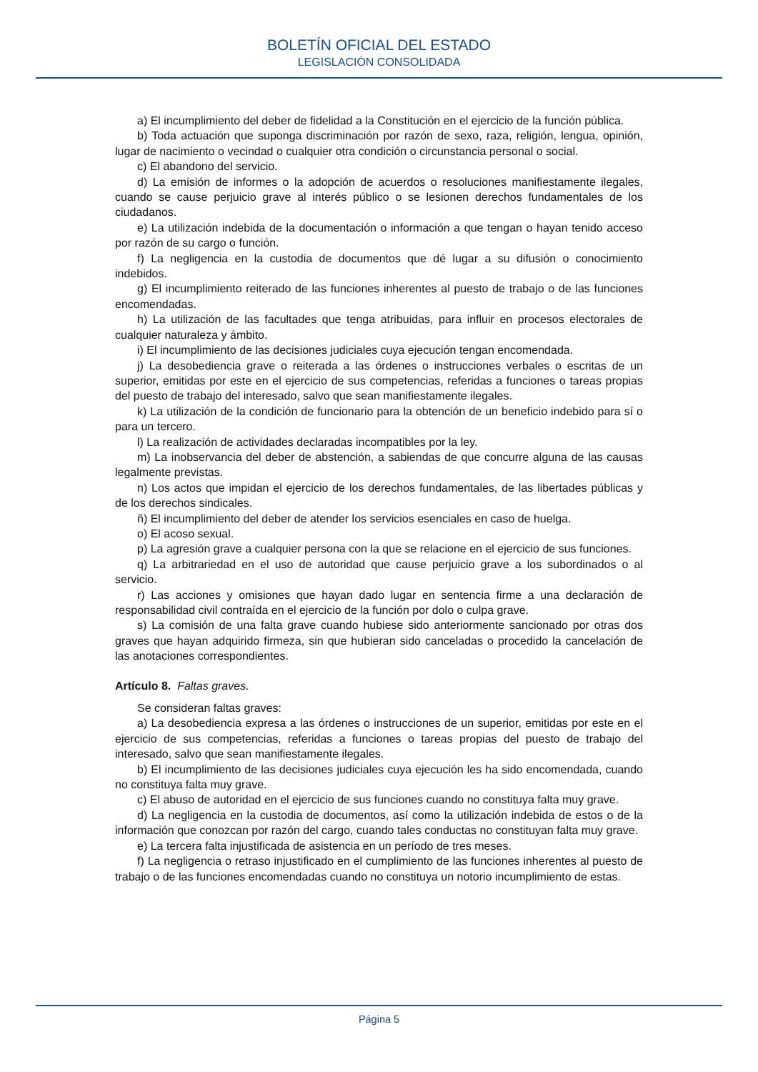BOLETÍN OFICIAL DEL ESTADO
LEGISLACIÓN CONSOLIDADA
a) El incumplimiento del deber de fidelidad a la Constitución en el ejercicio de la función pública.
b) Toda actuación que suponga discriminación por razón de sexo, raza, religión, lengua, opinión, lugar de nacimiento o vecindad o cualquier otra condición o circunstancia personal o social.
c) El abandono del servicio.
d) La emisión de informes o la adopción de acuerdos o resoluciones manifiestamente ilegales, cuando se cause perjuicio grave al interés público o se lesionen derechos fundamentales de los ciudadanos.
e) La utilización indebida de la documentación o información a que tengan o hayan tenido acceso por razón de su cargo o función.
f) La negligencia en la custodia de documentos que dé lugar a su difusión o conocimiento indebidos.
g) El incumplimiento reiterado de las funciones inherentes al puesto de trabajo o de las funciones encomendadas.
h) La utilización de las facultades que tenga atribuidas, para influir en procesos electorales de cualquier naturaleza y ámbito.
i) El incumplimiento de las decisiones judiciales cuya ejecución tengan encomendada.
j) La desobediencia grave o reiterada a las órdenes o instrucciones verbales o escritas de un superior, emitidas por este en el ejercicio de sus competencias, referidas a funciones o tareas propias del puesto de trabajo del interesado, salvo que sean manifiestamente ilegales.
k) La utilización de la condición de funcionario para la obtención de un beneficio indebido para sí o para un tercero.
l) La realización de actividades declaradas incompatibles por la ley.
m) La inobservancia del deber de abstención, a sabiendas de que concurre alguna de las causas legalmente previstas.
n) Los actos que impidan el ejercicio de los derechos fundamentales, de las libertades públicas y de los derechos sindicales.
ñ) El incumplimiento del deber de atender los servicios esenciales en caso de huelga.
o) El acoso sexual.
p) La agresión grave a cualquier persona con la que se relacione en el ejercicio de sus funciones.
q) La arbitrariedad en el uso de autoridad que cause perjuicio grave a los subordinados o al servicio.
r) Las acciones y omisiones que hayan dado lugar en sentencia firme a una declaración de responsabilidad civil contraída en el ejercicio de la función por dolo o culpa grave.
s) La comisión de una falta grave cuando hubiese sido anteriormente sancionado por otras dos graves que hayan adquirido firmeza, sin que hubieran sido canceladas o procedido la cancelación de las anotaciones correspondientes.
Artículo 8. Faltas graves.
Se consideran faltas graves:
a) La desobediencia expresa a las órdenes o instrucciones de un superior, emitidas por este en el ejercicio de sus competencias, referidas a funciones o tareas propias del puesto de trabajo del interesado, salvo que sean manifiestamente ilegales.
b) El incumplimiento de las decisiones judiciales cuya ejecución les ha sido encomendada, cuando no constituya falta muy grave.
c) El abuso de autoridad en el ejercicio de sus funciones cuando no constituya falta muy grave.
d) La negligencia en la custodia de documentos, así como la utilización indebida de estos o de la información que conozcan por razón del cargo, cuando tales conductas no constituyan falta muy grave.
e) La tercera falta injustificada de asistencia en un período de tres meses.
f) La negligencia o retraso injustificado en el cumplimiento de las funciones inherentes al puesto de trabajo o de las funciones encomendadas cuando no constituya un notorio incumplimiento de estas.
Página 5